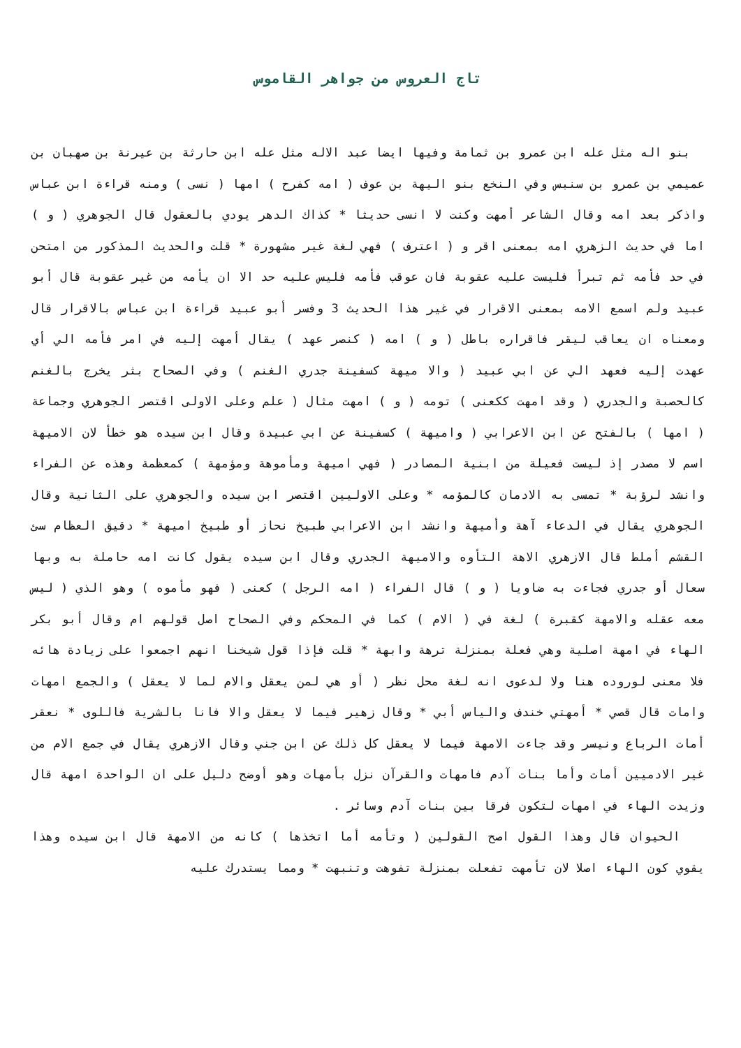تاج العروس من جواهر القاموس
بنو اله مثل عله ابن عمرو بن ثمامة وفيها ايضا عبد الاله مثل عله ابن حارثة بن عيرنة بن صهبان بن عميمي بن عمرو بن سنبس وفي النخع بنو اليهة بن عوف ( امه كفرح ) امها ( نسى ) ومنه قراءة ابن عباس واذكر بعد امه وقال الشاعر أمهت وكنت لا انسى حديثا * كذاك الدهر يودي بالعقول قال الجوهري ( و ) اما في حديث الزهري امه بمعنى اقر و ( اعترف ) فهي لغة غير مشهورة * قلت والحديث المذكور من امتحن في حد فأمه ثم تبرأ فليست عليه عقوبة فان عوقب فأمه فليس عليه حد الا ان يأمه من غير عقوبة قال أبو عبيد ولم اسمع الامه بمعنى الاقرار في غير هذا الحديث 3 وفسر أبو عبيد قراءة ابن عباس بالاقرار قال ومعناه ان يعاقب ليقر فاقراره باطل ( و ) امه ( كنصر عهد ) يقال أمهت إليه في امر فأمه الي أي عهدت إليه فعهد الي عن ابي عبيد ( والا ميهة كسفينة جدري الغنم ) وفي الصحاح بثر يخرج بالغنم كالحصبة والجدري ( وقد امهت ككعنى ) تومه ( و ) امهت مثال ( علم وعلى الاولى اقتصر الجوهري وجماعة ( امها ) بالفتح عن ابن الاعرابي ( واميهة ) كسفينة عن ابي عبيدة وقال ابن سيده هو خطأ لان الاميهة اسم لا مصدر إذ ليست فعيلة من ابنية المصادر ( فهي اميهة ومأموهة ومؤمهة ) كمعظمة وهذه عن الفراء وانشد لرؤبة * تمسى به الادمان كالمؤمه * وعلى الاوليين اقتصر ابن سيده والجوهري على الثانية وقال الجوهري يقال في الدعاء آهة وأميهة وانشد ابن الاعرابي طبيخ نحاز أو طبيخ اميهة * دقيق العظام سئ القشم أملط قال الازهري الاهة التأوه والاميهة الجدري وقال ابن سيده يقول كانت امه حاملة به وبها سعال أو جدري فجاءت به ضاويا ( و ) قال الفراء ( امه الرجل ) كعنى ( فهو مأموه ) وهو الذي ( ليس معه عقله والامهة كقبرة ) لغة في ( الام ) كما في المحكم وفي الصحاح اصل قولهم ام وقال أبو بكر الهاء في امهة اصلية وهي فعلة بمنزلة ترهة وابهة * قلت فإذا قول شيخنا انهم اجمعوا على زيادة هائه فلا معنى لوروده هنا ولا لدعوى انه لغة محل نظر ( أو هي لمن يعقل والام لما لا يعقل ) والجمع امهات وامات قال قصي * أمهتي خندف والياس أبي * وقال زهير فيما لا يعقل والا فانا بالشرية فاللوى * نعقر أمات الرباع ونيسر وقد جاءت الامهة فيما لا يعقل كل ذلك عن ابن جني وقال الازهري يقال في جمع الام من غير الادميين أمات وأما بنات آدم فامهات والقرآن نزل بأمهات وهو أوضح دليل على ان الواحدة امهة قال وزيدت الهاء في امهات لتكون فرقا بين بنات آدم وسائر .
الحيوان قال وهذا القول اصح القولين ( وتأمه أما اتخذها ) كانه من الامهة قال ابن سيده وهذا يقوي كون الهاء اصلا لان تأمهت تفعلت بمنزلة تفوهت وتنبهت * ومما يستدرك عليه